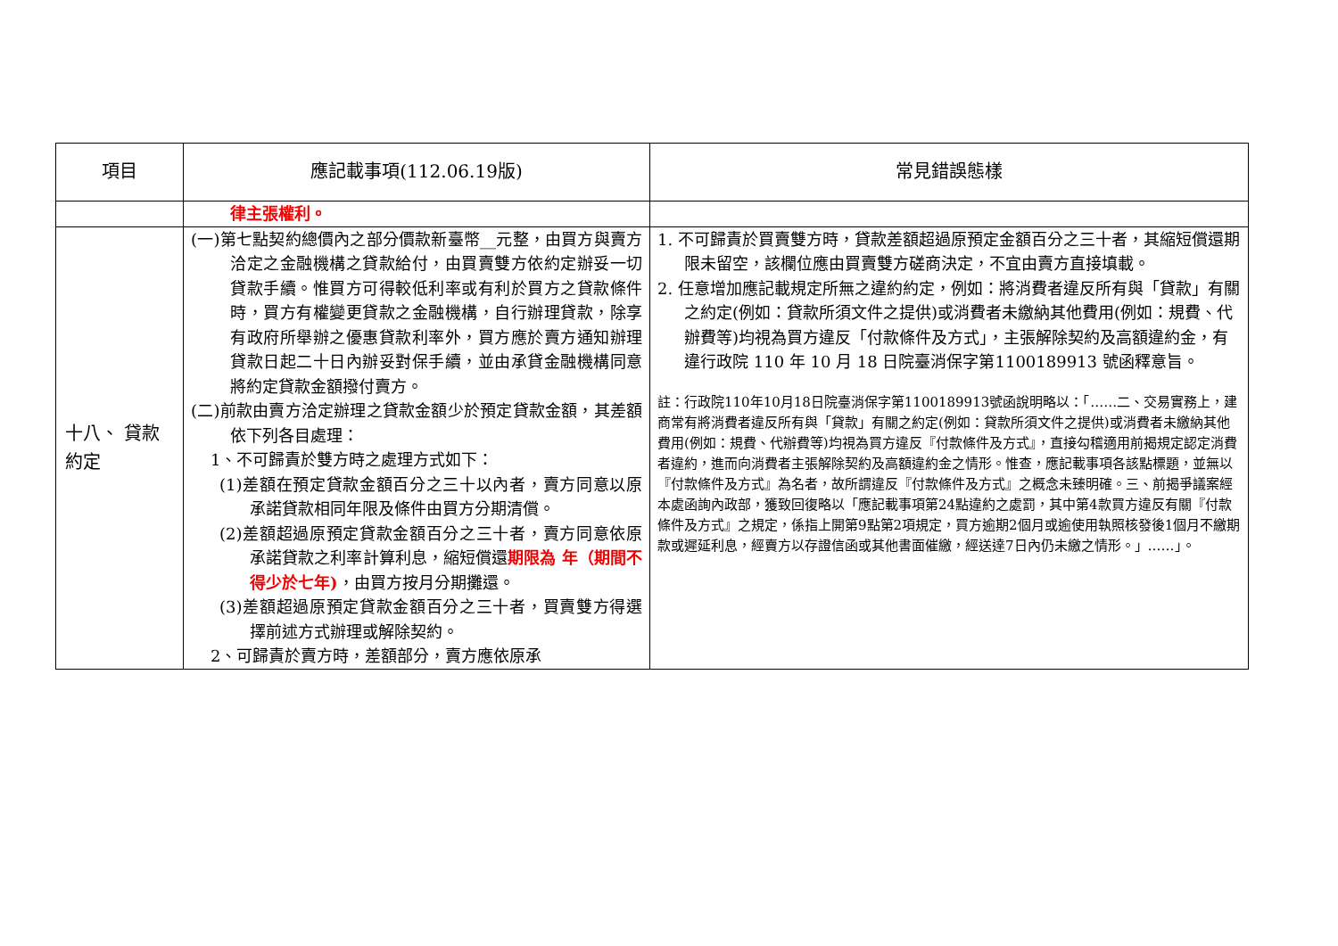| 項目 | 應記載事項(112.06.19版) | 常見錯誤態樣 |
| --- | --- | --- |
| | 律主張權利。 | |
| 十八、 貸款約定 | (一)第七點契約總價內之部分價款新臺幣__元整，由買方與賣方洽定之金融機構之貸款給付，由買賣雙方依約定辦妥一切貸款手續。惟買方可得較低利率或有利於買方之貸款條件時，買方有權變更貸款之金融機構，自行辦理貸款，除享有政府所舉辦之優惠貸款利率外，買方應於賣方通知辦理貸款日起二十日內辦妥對保手續，並由承貸金融機構同意將約定貸款金額撥付賣方。 (二)前款由賣方洽定辦理之貸款金額少於預定貸款金額，其差額依下列各目處理： 1、不可歸責於雙方時之處理方式如下： (1)差額在預定貸款金額百分之三十以內者，賣方同意以原承諾貸款相同年限及條件由買方分期清償。 (2)差額超過原預定貸款金額百分之三十者，賣方同意依原承諾貸款之利率計算利息，縮短償還 期限為 年（期間不得少於七年) ，由買方按月分期攤還。 (3)差額超過原預定貸款金額百分之三十者，買賣雙方得選擇前述方式辦理或解除契約。 2、可歸責於賣方時，差額部分，賣方應依原承 | 1. 不可歸責於買賣雙方時，貸款差額超過原預定金額百分之三十者，其縮短償還期限未留空，該欄位應由買賣雙方磋商決定，不宜由賣方直接填載。 2. 任意增加應記載規定所無之違約約定，例如：將消費者違反所有與「貸款」有關之約定(例如：貸款所須文件之提供)或消費者未繳納其他費用(例如：規費、代辦費等)均視為買方違反「付款條件及方式」，主張解除契約及高額違約金，有違行政院 110 年 10 月 18 日院臺消保字第1100189913 號函釋意旨。 註：行政院110年10月18日院臺消保字第1100189913號函說明略以：「……二、交易實務上，建商常有將消費者違反所有與「貸款」有關之約定(例如：貸款所須文件之提供)或消費者未繳納其他費用(例如：規費、代辦費等)均視為買方違反『付款條件及方式』，直接勾稽適用前揭規定認定消費者違約，進而向消費者主張解除契約及高額違約金之情形。惟查，應記載事項各該點標題，並無以『付款條件及方式』為名者，故所謂違反『付款條件及方式』之概念未臻明確。三、前揭爭議案經本處函詢內政部，獲致回復略以「應記載事項第24點違約之處罰，其中第4款買方違反有關『付款條件及方式』之規定，係指上開第9點第2項規定，買方逾期2個月或逾使用執照核發後1個月不繳期款或遲延利息，經賣方以存證信函或其他書面催繳，經送達7日內仍未繳之情形。」……」。 |